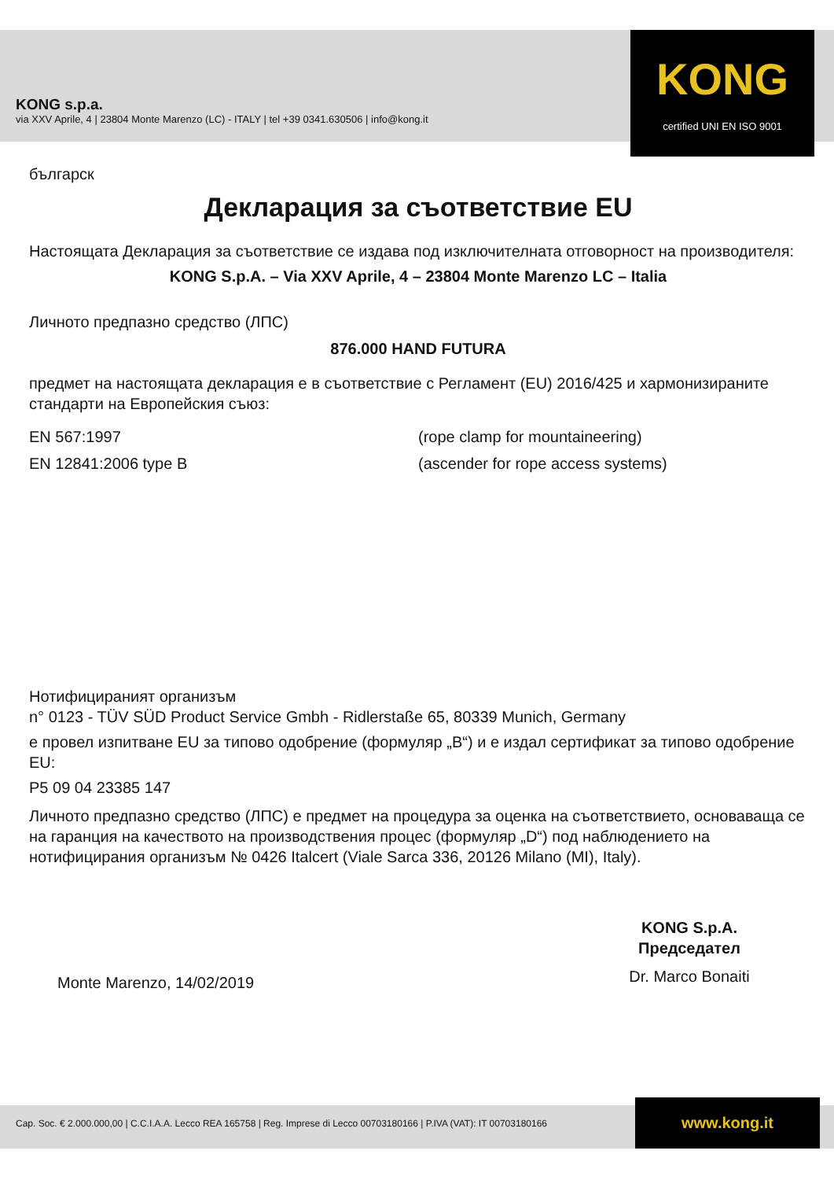KONG s.p.a.
via XXV Aprile, 4 | 23804 Monte Marenzo (LC) - ITALY | tel +39 0341.630506 | info@kong.it
KONG
certified UNI EN ISO 9001
българск
Декларация за съответствие EU
Настоящата Декларация за съответствие се издава под изключителната отговорност на производителя:
KONG S.p.A. – Via XXV Aprile, 4 – 23804 Monte Marenzo LC – Italia
Личното предпазно средство (ЛПС)
876.000 HAND FUTURA
предмет на настоящата декларация е в съответствие с Регламент (EU) 2016/425 и хармонизираните стандарти на Европейския съюз:
EN 567:1997 (rope clamp for mountaineering)
EN 12841:2006 type B (ascender for rope access systems)
Нотифицираният организъм
n° 0123 - TÜV SÜD Product Service Gmbh - Ridlerstaße 65, 80339 Munich, Germany
е провел изпитване EU за типово одобрение (формуляр „B“) и е издал сертификат за типово одобрение EU:
P5 09 04 23385 147
Личното предпазно средство (ЛПС) е предмет на процедура за оценка на съответствието, основаваща се на гаранция на качеството на производствения процес (формуляр „D“) под наблюдението на нотифицирания организъм № 0426 Italcert (Viale Sarca 336, 20126 Milano (MI), Italy).
Monte Marenzo, 14/02/2019
KONG S.p.A.
Председател
Dr. Marco Bonaiti
Cap. Soc. € 2.000.000,00 | C.C.I.A.A. Lecco REA 165758 | Reg. Imprese di Lecco 00703180166 | P.IVA (VAT): IT 00703180166
www.kong.it